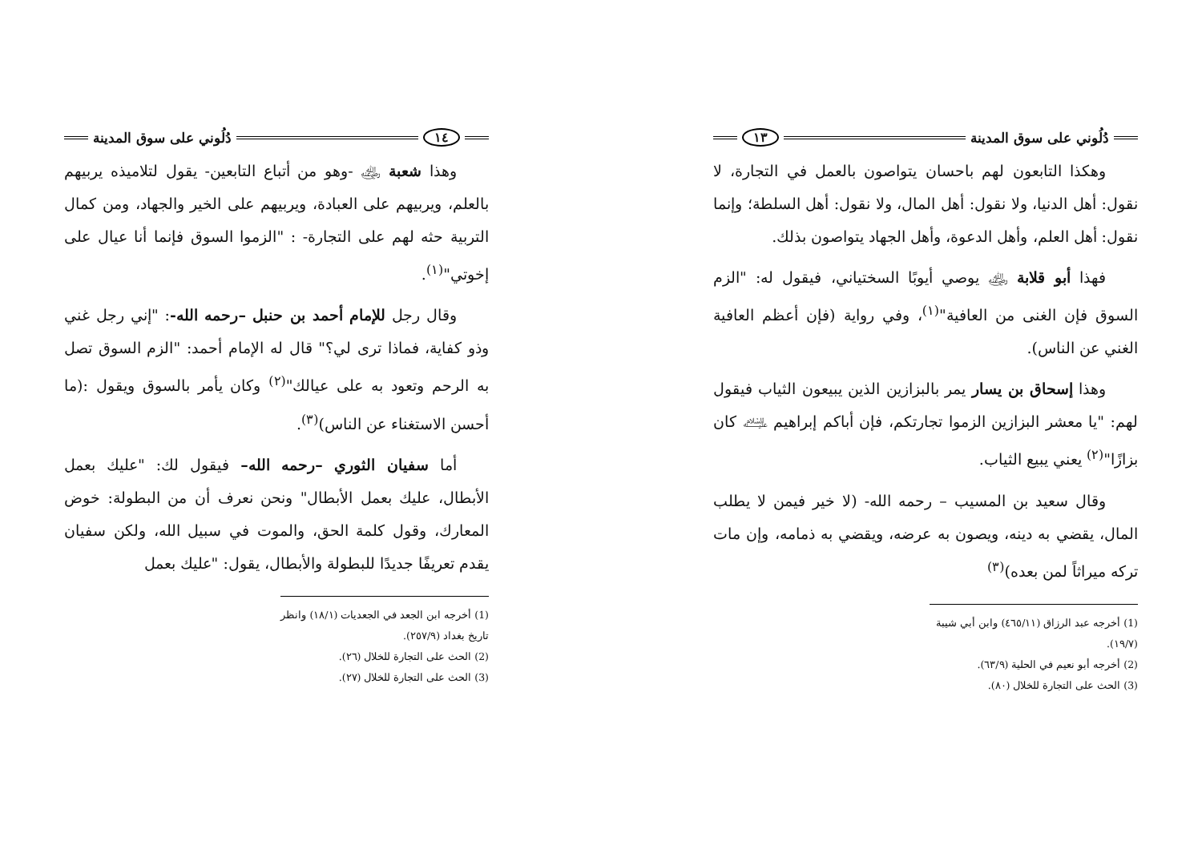دُلُوني على سوق المدينة ١٣
وهكذا التابعون لهم باحسان يتواصون بالعمل في التجارة، لا نقول: أهل الدنيا، ولا نقول: أهل المال، ولا نقول: أهل السلطة؛ وإنما نقول: أهل العلم، وأهل الدعوة، وأهل الجهاد يتواصون بذلك.
فهذا أبو قلابة ﵁ يوصي أيوبًا السختياني، فيقول له: "الزم السوق فإن الغنى من العافية"<sup>(١)</sup>، وفي رواية (فإن أعظم العافية الغني عن الناس).
وهذا إسحاق بن يسار يمر بالبزازين الذين يبيعون الثياب فيقول لهم: "يا معشر البزازين الزموا تجارتكم، فإن أباكم إبراهيم ﵇ كان بزازًا"<sup>(٢)</sup> يعني يبيع الثياب.
وقال سعيد بن المسيب – رحمه الله- (لا خير فيمن لا يطلب المال، يقضي به دينه، ويصون به عرضه، ويقضي به ذمامه، وإن مات تركه ميراثاً لمن بعده)<sup>(٣)</sup>
(1) أخرجه عبد الرزاق (٤٦٥/١١) وابن أبي شيبة (١٩/٧).
(2) أخرجه أبو نعيم في الحلية (٦٣/٩).
(3) الحث على التجارة للخلال (٨٠).
١٤ دُلُوني على سوق المدينة
وهذا شعبة ﵁ -وهو من أتباع التابعين- يقول لتلاميذه يربيهم بالعلم، ويربيهم على العبادة، ويربيهم على الخير والجهاد، ومن كمال التربية حثه لهم على التجارة- : "الزموا السوق فإنما أنا عيال على إخوتي"<sup>(١)</sup>.
وقال رجل للإمام أحمد بن حنبل –رحمه الله-: "إني رجل غني وذو كفاية، فماذا ترى لي؟" قال له الإمام أحمد: "الزم السوق تصل به الرحم وتعود به على عيالك"<sup>(٢)</sup> وكان يأمر بالسوق ويقول :(ما أحسن الاستغناء عن الناس)<sup>(٣)</sup>.
أما سفيان الثوري –رحمه الله– فيقول لك: "عليك بعمل الأبطال، عليك بعمل الأبطال" ونحن نعرف أن من البطولة: خوض المعارك، وقول كلمة الحق، والموت في سبيل الله، ولكن سفيان يقدم تعريفًا جديدًا للبطولة والأبطال، يقول: "عليك بعمل
(1) أخرجه ابن الجعد في الجعديات (١٨/١) وانظر تاريخ بغداد (٢٥٧/٩).
(2) الحث على التجارة للخلال (٢٦).
(3) الحث على التجارة للخلال (٢٧).